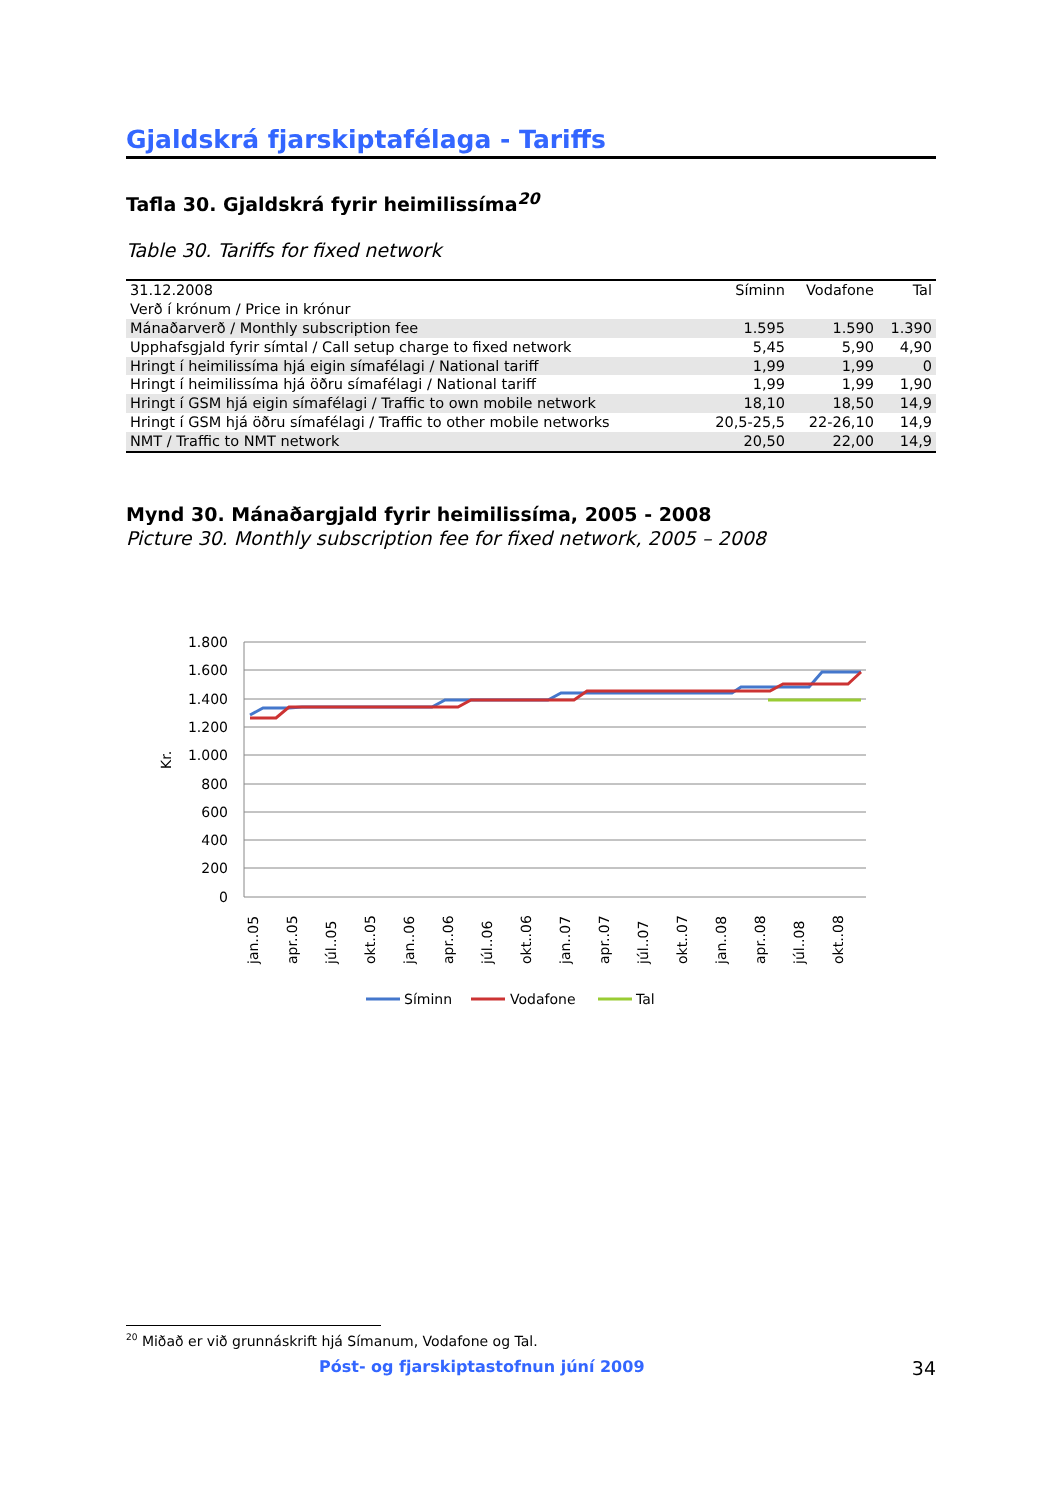Gjaldskrá fjarskiptafélaga - Tariffs
Tafla 30. Gjaldskrá fyrir heimilissíma<sup>20</sup>
Table 30. Tariffs for fixed network
| 31.12.2008 | Síminn | Vodafone | Tal |
| --- | --- | --- | --- |
| Verð í krónum / Price in krónur | | | |
| Mánaðarverð / Monthly subscription fee | 1.595 | 1.590 | 1.390 |
| Upphafsgjald fyrir símtal / Call setup charge to fixed network | 5,45 | 5,90 | 4,90 |
| Hringt í heimilissíma hjá eigin símafélagi / National tariff | 1,99 | 1,99 | 0 |
| Hringt í heimilissíma hjá öðru símafélagi / National tariff | 1,99 | 1,99 | 1,90 |
| Hringt í GSM hjá eigin símafélagi / Traffic to own mobile network | 18,10 | 18,50 | 14,9 |
| Hringt í GSM hjá öðru símafélagi / Traffic to other mobile networks | 20,5-25,5 | 22-26,10 | 14,9 |
| NMT / Traffic to NMT network | 20,50 | 22,00 | 14,9 |
Mynd 30. Mánaðargjald fyrir heimilissíma, 2005 - 2008
Picture 30. Monthly subscription fee for fixed network, 2005 – 2008
1.800
1.600
1.400
1.200
1.000
800
600
400
200
0
Kr.
jan..05
apr..05
júl..05
okt..05
jan..06
apr..06
júl..06
okt..06
jan..07
apr..07
júl..07
okt..07
jan..08
apr..08
júl..08
okt..08
Síminn
Vodafone
Tal
<sup>20</sup> Miðað er við grunnáskrift hjá Símanum, Vodafone og Tal.
Póst- og fjarskiptastofnun júní 2009 34